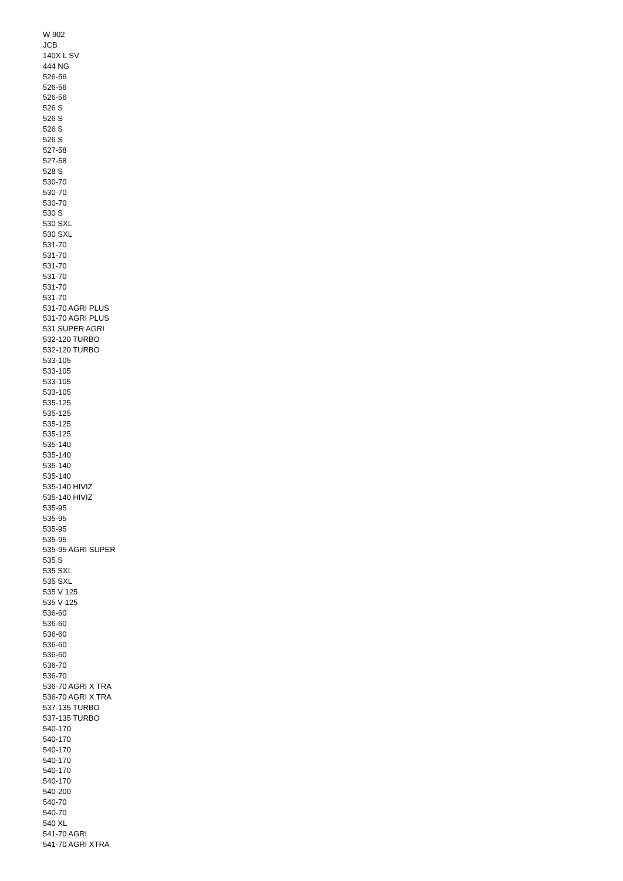W 902
JCB
140X L SV
444 NG
526-56
526-56
526-56
526 S
526 S
526 S
526 S
527-58
527-58
528 S
530-70
530-70
530-70
530 S
530 SXL
530 SXL
531-70
531-70
531-70
531-70
531-70
531-70
531-70 AGRI PLUS
531-70 AGRI PLUS
531 SUPER AGRI
532-120 TURBO
532-120 TURBO
533-105
533-105
533-105
533-105
535-125
535-125
535-125
535-125
535-140
535-140
535-140
535-140
535-140 HIVIZ
535-140 HIVIZ
535-95
535-95
535-95
535-95
535-95 AGRI SUPER
535 S
535 SXL
535 SXL
535 V 125
535 V 125
536-60
536-60
536-60
536-60
536-60
536-70
536-70
536-70 AGRI X TRA
536-70 AGRI X TRA
537-135 TURBO
537-135 TURBO
540-170
540-170
540-170
540-170
540-170
540-170
540-200
540-70
540-70
540 XL
541-70 AGRI
541-70 AGRI XTRA